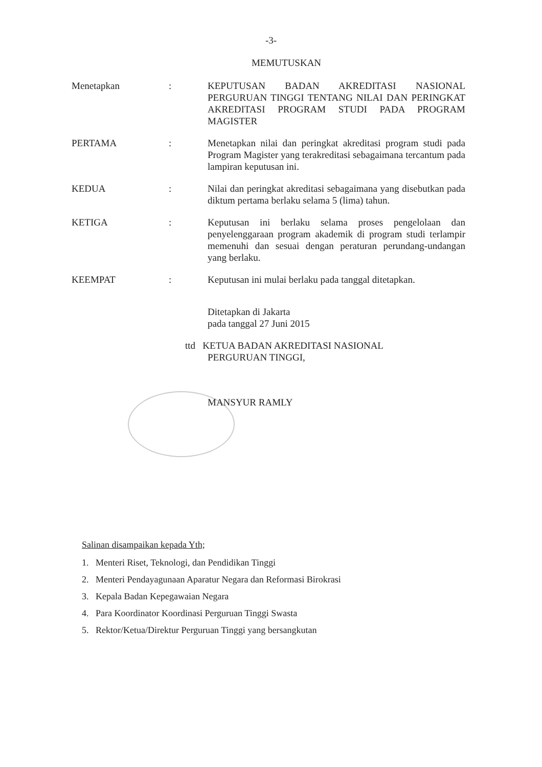-3-
MEMUTUSKAN
Menetapkan : KEPUTUSAN BADAN AKREDITASI NASIONAL PERGURUAN TINGGI TENTANG NILAI DAN PERINGKAT AKREDITASI PROGRAM STUDI PADA PROGRAM MAGISTER
PERTAMA : Menetapkan nilai dan peringkat akreditasi program studi pada Program Magister yang terakreditasi sebagaimana tercantum pada lampiran keputusan ini.
KEDUA : Nilai dan peringkat akreditasi sebagaimana yang disebutkan pada diktum pertama berlaku selama 5 (lima) tahun.
KETIGA : Keputusan ini berlaku selama proses pengelolaan dan penyelenggaraan program akademik di program studi terlampir memenuhi dan sesuai dengan peraturan perundang-undangan yang berlaku.
KEEMPAT : Keputusan ini mulai berlaku pada tanggal ditetapkan.
Ditetapkan di Jakarta
pada tanggal 27 Juni 2015
ttd KETUA BADAN AKREDITASI NASIONAL
PERGURUAN TINGGI,
MANSYUR RAMLY
Salinan disampaikan kepada Yth;
1. Menteri Riset, Teknologi, dan Pendidikan Tinggi
2. Menteri Pendayagunaan Aparatur Negara dan Reformasi Birokrasi
3. Kepala Badan Kepegawaian Negara
4. Para Koordinator Koordinasi Perguruan Tinggi Swasta
5. Rektor/Ketua/Direktur Perguruan Tinggi yang bersangkutan